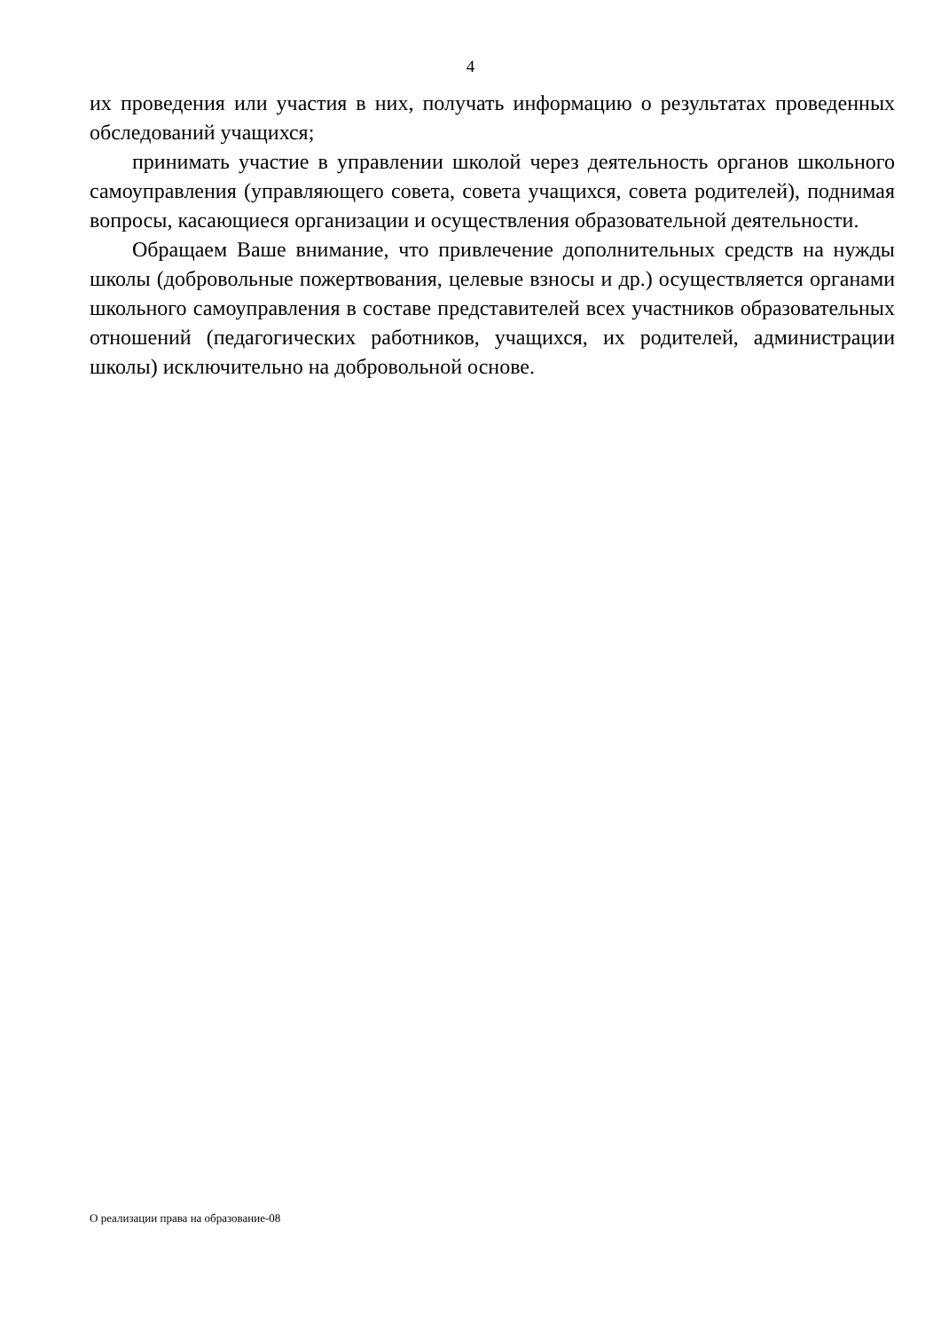4
их проведения или участия в них, получать информацию о результатах проведенных обследований учащихся;
принимать участие в управлении школой через деятельность органов школьного самоуправления (управляющего совета, совета учащихся, совета родителей), поднимая вопросы, касающиеся организации и осуществления образовательной деятельности.
Обращаем Ваше внимание, что привлечение дополнительных средств на нужды школы (добровольные пожертвования, целевые взносы и др.) осуществляется органами школьного самоуправления в составе представителей всех участников образовательных отношений (педагогических работников, учащихся, их родителей, администрации школы) исключительно на добровольной основе.
О реализации права на образование-08